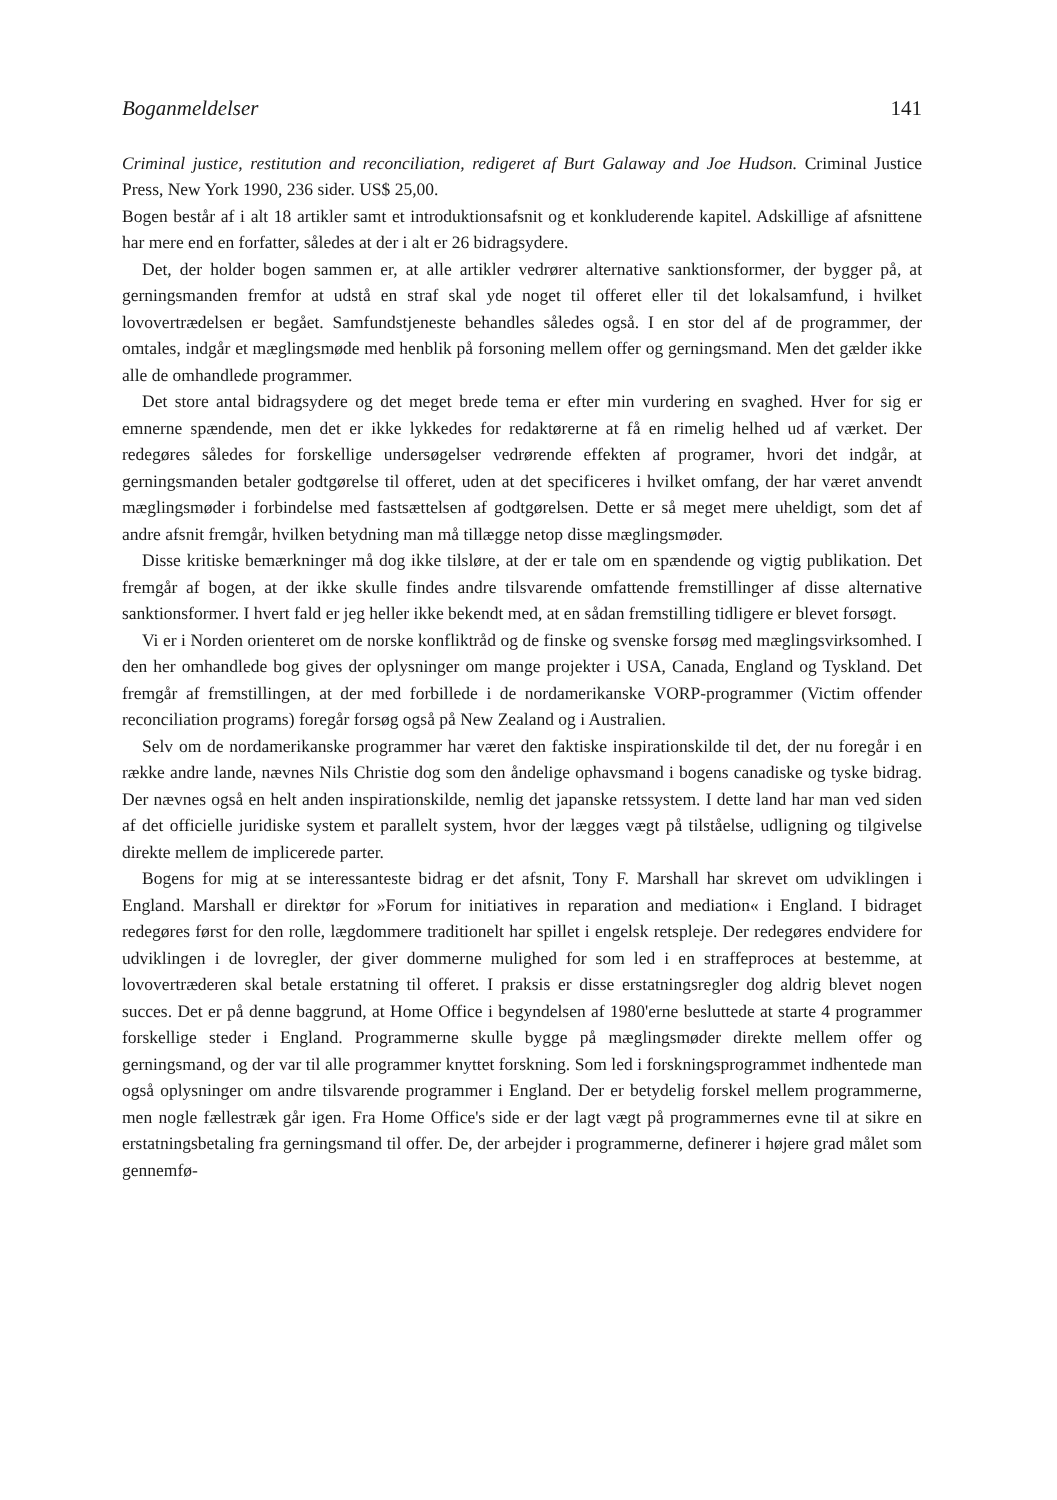Boganmeldelser 141
Criminal justice, restitution and reconciliation, redigeret af Burt Galaway and Joe Hudson. Criminal Justice Press, New York 1990, 236 sider. US$ 25,00.
Bogen består af i alt 18 artikler samt et introduktionsafsnit og et konkluderende kapitel. Adskillige af afsnittene har mere end en forfatter, således at der i alt er 26 bidragsydere.
Det, der holder bogen sammen er, at alle artikler vedrører alternative sanktionsformer, der bygger på, at gerningsmanden fremfor at udstå en straf skal yde noget til offeret eller til det lokalsamfund, i hvilket lovovertrædelsen er begået. Samfundstjeneste behandles således også. I en stor del af de programmer, der omtales, indgår et mæglingsmøde med henblik på forsoning mellem offer og gerningsmand. Men det gælder ikke alle de omhandlede programmer.
Det store antal bidragsydere og det meget brede tema er efter min vurdering en svaghed. Hver for sig er emnerne spændende, men det er ikke lykkedes for redaktørerne at få en rimelig helhed ud af værket. Der redegøres således for forskellige undersøgelser vedrørende effekten af programer, hvori det indgår, at gerningsmanden betaler godtgørelse til offeret, uden at det specificeres i hvilket omfang, der har været anvendt mæglingsmøder i forbindelse med fastsættelsen af godtgørelsen. Dette er så meget mere uheldigt, som det af andre afsnit fremgår, hvilken betydning man må tillægge netop disse mæglingsmøder.
Disse kritiske bemærkninger må dog ikke tilsløre, at der er tale om en spændende og vigtig publikation. Det fremgår af bogen, at der ikke skulle findes andre tilsvarende omfattende fremstillinger af disse alternative sanktionsformer. I hvert fald er jeg heller ikke bekendt med, at en sådan fremstilling tidligere er blevet forsøgt.
Vi er i Norden orienteret om de norske konfliktråd og de finske og svenske forsøg med mæglingsvirksomhed. I den her omhandlede bog gives der oplysninger om mange projekter i USA, Canada, England og Tyskland. Det fremgår af fremstillingen, at der med forbillede i de nordamerikanske VORP-programmer (Victim offender reconciliation programs) foregår forsøg også på New Zealand og i Australien.
Selv om de nordamerikanske programmer har været den faktiske inspirationskilde til det, der nu foregår i en række andre lande, nævnes Nils Christie dog som den åndelige ophavsmand i bogens canadiske og tyske bidrag. Der nævnes også en helt anden inspirationskilde, nemlig det japanske retssystem. I dette land har man ved siden af det officielle juridiske system et parallelt system, hvor der lægges vægt på tilståelse, udligning og tilgivelse direkte mellem de implicerede parter.
Bogens for mig at se interessanteste bidrag er det afsnit, Tony F. Marshall har skrevet om udviklingen i England. Marshall er direktør for »Forum for initiatives in reparation and mediation« i England. I bidraget redegøres først for den rolle, lægdommere traditionelt har spillet i engelsk retspleje. Der redegøres endvidere for udviklingen i de lovregler, der giver dommerne mulighed for som led i en straffeproces at bestemme, at lovovertræderen skal betale erstatning til offeret. I praksis er disse erstatningsregler dog aldrig blevet nogen succes. Det er på denne baggrund, at Home Office i begyndelsen af 1980'erne besluttede at starte 4 programmer forskellige steder i England. Programmerne skulle bygge på mæglingsmøder direkte mellem offer og gerningsmand, og der var til alle programmer knyttet forskning. Som led i forskningsprogrammet indhentede man også oplysninger om andre tilsvarende programmer i England. Der er betydelig forskel mellem programmerne, men nogle fællestræk går igen. Fra Home Office's side er der lagt vægt på programmernes evne til at sikre en erstatningsbetaling fra gerningsmand til offer. De, der arbejder i programmerne, definerer i højere grad målet som gennemfø-